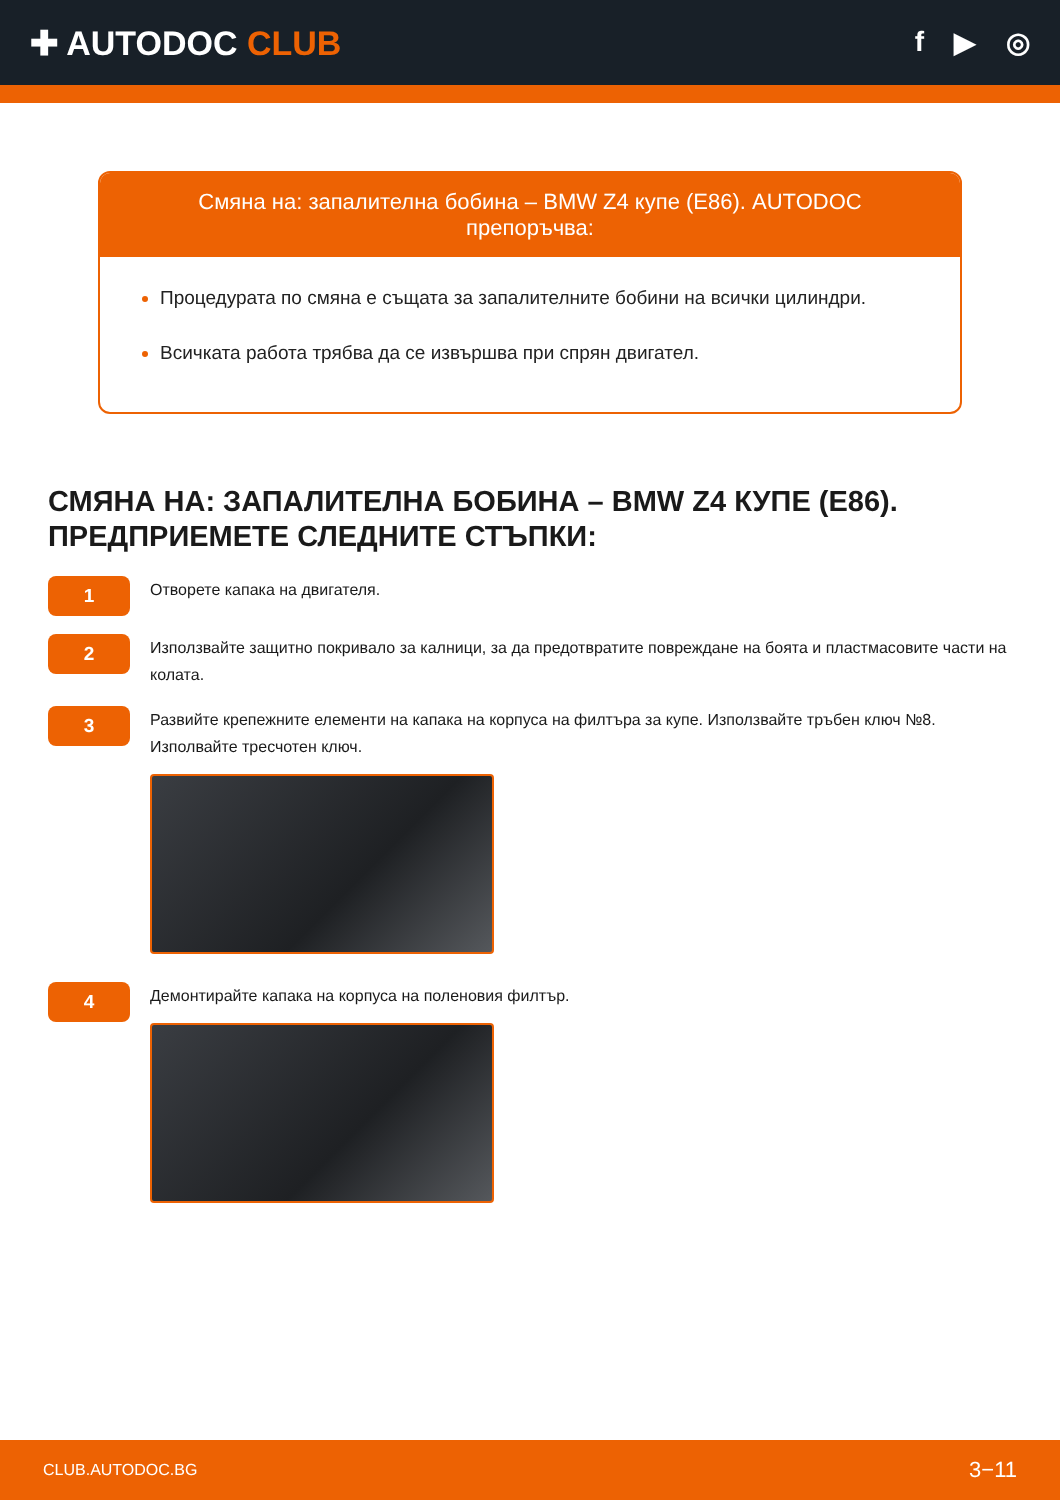✚ AUTODOC CLUB
f ▶ ◎
Смяна на: запалителна бобина – BMW Z4 купе (E86). AUTODOC препоръчва:
Процедурата по смяна е същата за запалителните бобини на всички цилиндри.
Всичката работа трябва да се извършва при спрян двигател.
СМЯНА НА: ЗАПАЛИТЕЛНА БОБИНА – BMW Z4 КУПЕ (E86). ПРЕДПРИЕМЕТЕ СЛЕДНИТЕ СТЪПКИ:
1
Отворете капака на двигателя.
2
Използвайте защитно покривало за калници, за да предотвратите повреждане на боята и пластмасовите части на колата.
3
Развийте крепежните елементи на капака на корпуса на филтъра за купе. Използвайте тръбен ключ №8. Изполвайте тресчотен ключ.
4
Демонтирайте капака на корпуса на поленовия филтър.
CLUB.AUTODOC.BG 3−11